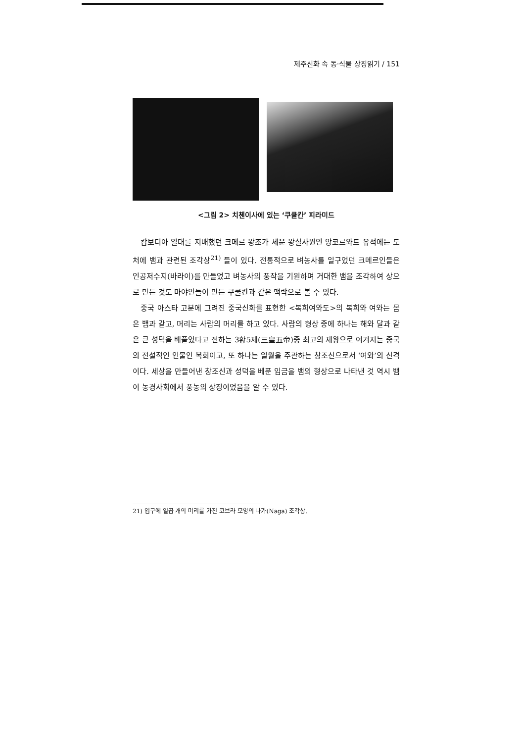제주신화 속 동·식물 상징읽기 / 151
<그림 2> 치첸이사에 있는 ‘쿠쿨칸’ 피라미드
캄보디아 일대를 지배했던 크메르 왕조가 세운 왕실사원인 앙코르와트 유적에는 도처에 뱀과 관련된 조각상<sup>21)</sup> 들이 있다. 전통적으로 벼농사를 일구었던 크메르인들은 인공저수지(바라이)를 만들었고 벼농사의 풍작을 기원하며 거대한 뱀을 조각하여 상으로 만든 것도 마야인들이 만든 쿠쿨칸과 같은 맥락으로 볼 수 있다.
중국 아스타 고분에 그려진 중국신화를 표현한 <복희여와도>의 복희와 여와는 몸은 뱀과 같고, 머리는 사람의 머리를 하고 있다. 사람의 형상 중에 하나는 해와 달과 같은 큰 성덕을 베풀었다고 전하는 3황5제(三皇五帝)중 최고의 제왕으로 여겨지는 중국의 전설적인 인물인 복희이고, 또 하나는 일월을 주관하는 창조신으로서 ‘여와’의 신격이다. 세상을 만들어낸 창조신과 성덕을 베푼 임금을 뱀의 형상으로 나타낸 것 역시 뱀이 농경사회에서 풍농의 상징이었음을 알 수 있다.
21) 입구에 일곱 개의 머리를 가진 코브라 모양의 나가(Naga) 조각상.